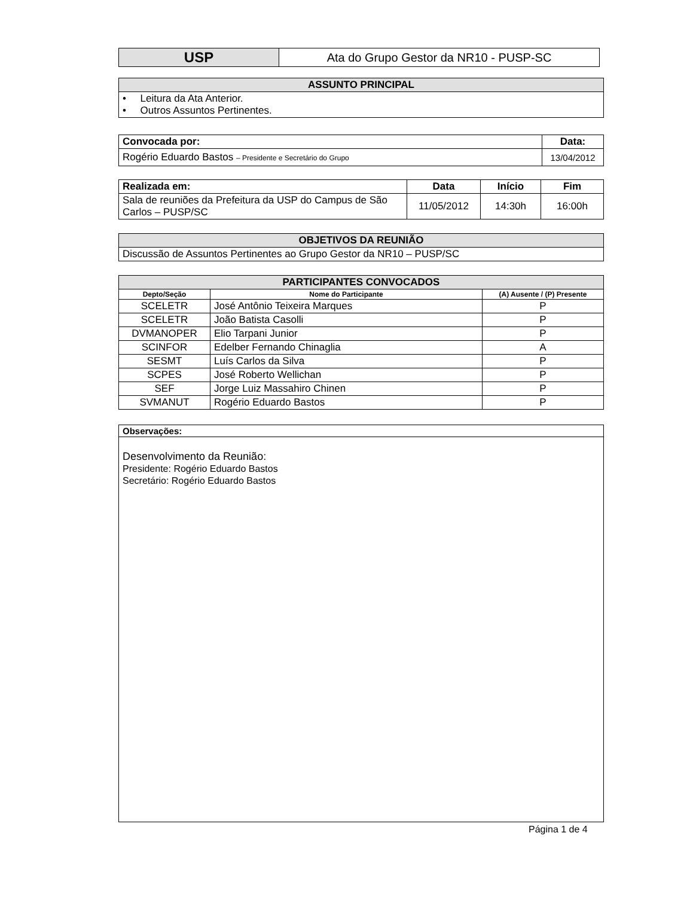| USP | Ata do Grupo Gestor da NR10 - PUSP-SC |
| ASSUNTO PRINCIPAL |
| --- |
| • Leitura da Ata Anterior. • Outros Assuntos Pertinentes. |
| Convocada por: | Data: |
| Rogério Eduardo Bastos – Presidente e Secretário do Grupo | 13/04/2012 |
| Realizada em: | Data | Início | Fim |
| Sala de reuniões da Prefeitura da USP do Campus de São Carlos – PUSP/SC | 11/05/2012 | 14:30h | 16:00h |
| OBJETIVOS DA REUNIÃO |
| --- |
| Discussão de Assuntos Pertinentes ao Grupo Gestor da NR10 – PUSP/SC |
| PARTICIPANTES CONVOCADOS | | |
| --- | --- | --- |
| Depto/Seção | Nome do Participante | (A) Ausente / (P) Presente |
| SCELETR | José Antônio Teixeira Marques | P |
| SCELETR | João Batista Casolli | P |
| DVMANOPER | Elio Tarpani Junior | P |
| SCINFOR | Edelber Fernando Chinaglia | A |
| SESMT | Luís Carlos da Silva | P |
| SCPES | José Roberto Wellichan | P |
| SEF | Jorge Luiz Massahiro Chinen | P |
| SVMANUT | Rogério Eduardo Bastos | P |
| Observações: |
| Desenvolvimento da Reunião: Presidente: Rogério Eduardo Bastos Secretário: Rogério Eduardo Bastos |
Página 1 de 4